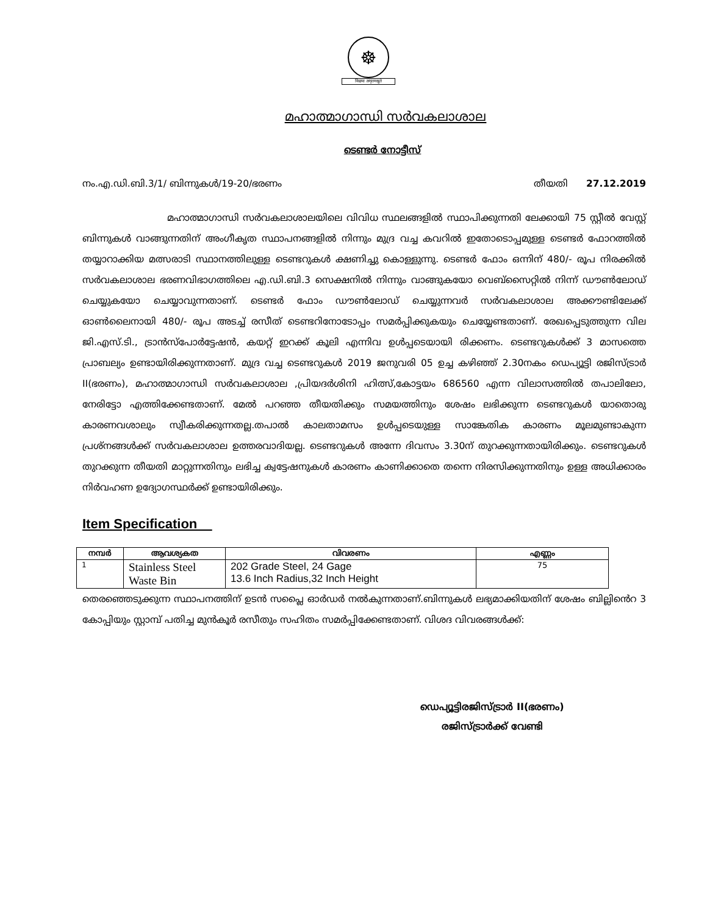☸
विद्यया अमृतमश्नुते
മഹാത്മാഗാന്ധി സർവകലാശാല
ടെണ്ടർ നോട്ടീസ്
നം.എ.ഡി.ബി.3/1/ ബിന്നുകൾ/19-20/ഭരണം തീയതി 27.12.2019
മഹാത്മാഗാന്ധി സർവകലാശാലയിലെ വിവിധ സ്ഥലങ്ങളിൽ സ്ഥാപിക്കുന്നതി ലേക്കായി 75 സ്റ്റീൽ വേസ്റ്റ് ബിന്നുകൾ വാങ്ങുന്നതിന് അംഗീകൃത സ്ഥാപനങ്ങളിൽ നിന്നും മുദ്ര വച്ച കവറിൽ ഇതോടൊപ്പമുള്ള ടെണ്ടർ ഫോറത്തിൽ തയ്യാറാക്കിയ മത്സരാടി സ്ഥാനത്തിലുള്ള ടെണ്ടറുകൾ ക്ഷണിച്ചു കൊള്ളുന്നു. ടെണ്ടർ ഫോം ഒന്നിന് 480/- രൂപ നിരക്കിൽ സർവകലാശാല ഭരണവിഭാഗത്തിലെ എ.ഡി.ബി.3 സെക്ഷനിൽ നിന്നും വാങ്ങുകയോ വെബ്സൈറ്റിൽ നിന്ന് ഡൗൺലോഡ് ചെയ്യുകയോ ചെയ്യാവുന്നതാണ്. ടെണ്ടർ ഫോം ഡൗൺലോഡ് ചെയ്യുന്നവർ സർവകലാശാല അക്കൗണ്ടിലേക്ക് ഓൺലൈനായി 480/- രൂപ അടച്ച് രസീത് ടെണ്ടറിനോടോപ്പം സമർപ്പിക്കുകയും ചെയ്യേണ്ടതാണ്. രേഖപ്പെടുത്തുന്ന വില ജി.എസ്.ടി., ട്രാൻസ്പോർട്ടേഷൻ, കയറ്റ് ഇറക്ക് കൂലി എന്നിവ ഉൾപ്പടെയായി രിക്കണം. ടെണ്ടറുകൾക്ക് 3 മാസത്തെ പ്രാബല്യം ഉണ്ടായിരിക്കുന്നതാണ്. മുദ്ര വച്ച ടെണ്ടറുകൾ 2019 ജനുവരി 05 ഉച്ച കഴിഞ്ഞ് 2.30നകം ഡെപ്യൂട്ടി രജിസ്ട്രാർ II(ഭരണം), മഹാത്മാഗാന്ധി സർവകലാശാല ,പ്രിയദർശിനി ഹിത്സ്,കോട്ടയം 686560 എന്ന വിലാസത്തിൽ തപാലിലോ, നേരിട്ടോ എത്തിക്കേണ്ടതാണ്. മേൽ പറഞ്ഞ തീയതിക്കും സമയത്തിനും ശേഷം ലഭിക്കുന്ന ടെണ്ടറുകൾ യാതൊരു കാരണവശാലും സ്വീകരിക്കുന്നതല്ല.തപാൽ കാലതാമസം ഉൾപ്പടെയുള്ള സാങ്കേതിക കാരണം മൂലമുണ്ടാകുന്ന പ്രശ്നങ്ങൾക്ക് സർവകലാശാല ഉത്തരവാദിയല്ല. ടെണ്ടറുകൾ അന്നേ ദിവസം 3.30ന് തുറക്കുന്നതായിരിക്കും. ടെണ്ടറുകൾ തുറക്കുന്ന തീയതി മാറ്റുന്നതിനും ലഭിച്ച ക്വട്ടേഷനുകൾ കാരണം കാണിക്കാതെ തന്നെ നിരസിക്കുന്നതിനും ഉള്ള അധിക്കാരം നിർവഹണ ഉദ്യോഗസ്ഥർക്ക് ഉണ്ടായിരിക്കും.
Item Specification
| നമ്പർ | ആവശ്യകത | വിവരണം | എണ്ണം |
| --- | --- | --- | --- |
| 1 | Stainless Steel Waste Bin | 202 Grade Steel, 24 Gage 13.6 Inch Radius,32 Inch Height | 75 |
തെരഞ്ഞെടുക്കുന്ന സ്ഥാപനത്തിന് ഉടൻ സപ്ലൈ ഓർഡർ നൽകുന്നതാണ്.ബിന്നുകൾ ലഭ്യമാക്കിയതിന് ശേഷം ബില്ലിൻെറ 3 കോപ്പിയും സ്റ്റാമ്പ് പതിച്ച മുൻകൂർ രസീതും സഹിതം സമർപ്പിക്കേണ്ടതാണ്. വിശദ വിവരങ്ങൾക്ക്:
ഡെപ്യൂട്ടിരജിസ്ട്രാർ II(ഭരണം)
രജിസ്ട്രാർക്ക് വേണ്ടി